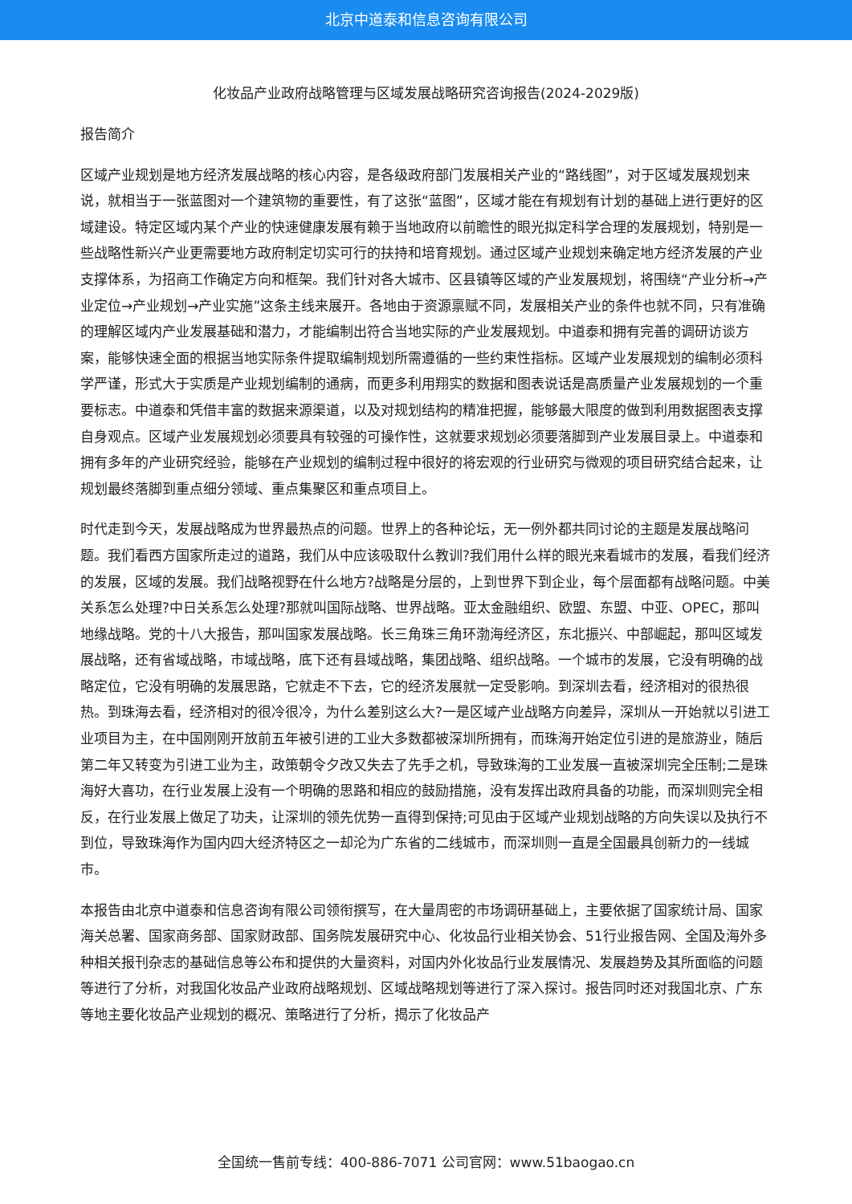北京中道泰和信息咨询有限公司
化妆品产业政府战略管理与区域发展战略研究咨询报告(2024-2029版)
报告简介
区域产业规划是地方经济发展战略的核心内容，是各级政府部门发展相关产业的“路线图”，对于区域发展规划来说，就相当于一张蓝图对一个建筑物的重要性，有了这张“蓝图”，区域才能在有规划有计划的基础上进行更好的区域建设。特定区域内某个产业的快速健康发展有赖于当地政府以前瞻性的眼光拟定科学合理的发展规划，特别是一些战略性新兴产业更需要地方政府制定切实可行的扶持和培育规划。通过区域产业规划来确定地方经济发展的产业支撑体系，为招商工作确定方向和框架。我们针对各大城市、区县镇等区域的产业发展规划，将围绕“产业分析→产业定位→产业规划→产业实施”这条主线来展开。各地由于资源禀赋不同，发展相关产业的条件也就不同，只有准确的理解区域内产业发展基础和潜力，才能编制出符合当地实际的产业发展规划。中道泰和拥有完善的调研访谈方案，能够快速全面的根据当地实际条件提取编制规划所需遵循的一些约束性指标。区域产业发展规划的编制必须科学严谨，形式大于实质是产业规划编制的通病，而更多利用翔实的数据和图表说话是高质量产业发展规划的一个重要标志。中道泰和凭借丰富的数据来源渠道，以及对规划结构的精准把握，能够最大限度的做到利用数据图表支撑自身观点。区域产业发展规划必须要具有较强的可操作性，这就要求规划必须要落脚到产业发展目录上。中道泰和拥有多年的产业研究经验，能够在产业规划的编制过程中很好的将宏观的行业研究与微观的项目研究结合起来，让规划最终落脚到重点细分领域、重点集聚区和重点项目上。
时代走到今天，发展战略成为世界最热点的问题。世界上的各种论坛，无一例外都共同讨论的主题是发展战略问题。我们看西方国家所走过的道路，我们从中应该吸取什么教训?我们用什么样的眼光来看城市的发展，看我们经济的发展，区域的发展。我们战略视野在什么地方?战略是分层的，上到世界下到企业，每个层面都有战略问题。中美关系怎么处理?中日关系怎么处理?那就叫国际战略、世界战略。亚太金融组织、欧盟、东盟、中亚、OPEC，那叫地缘战略。党的十八大报告，那叫国家发展战略。长三角珠三角环渤海经济区，东北振兴、中部崛起，那叫区域发展战略，还有省域战略，市域战略，底下还有县域战略，集团战略、组织战略。一个城市的发展，它没有明确的战略定位，它没有明确的发展思路，它就走不下去，它的经济发展就一定受影响。到深圳去看，经济相对的很热很热。到珠海去看，经济相对的很冷很冷，为什么差别这么大?一是区域产业战略方向差异，深圳从一开始就以引进工业项目为主，在中国刚刚开放前五年被引进的工业大多数都被深圳所拥有，而珠海开始定位引进的是旅游业，随后第二年又转变为引进工业为主，政策朝令夕改又失去了先手之机，导致珠海的工业发展一直被深圳完全压制;二是珠海好大喜功，在行业发展上没有一个明确的思路和相应的鼓励措施，没有发挥出政府具备的功能，而深圳则完全相反，在行业发展上做足了功夫，让深圳的领先优势一直得到保持;可见由于区域产业规划战略的方向失误以及执行不到位，导致珠海作为国内四大经济特区之一却沦为广东省的二线城市，而深圳则一直是全国最具创新力的一线城市。
本报告由北京中道泰和信息咨询有限公司领衔撰写，在大量周密的市场调研基础上，主要依据了国家统计局、国家海关总署、国家商务部、国家财政部、国务院发展研究中心、化妆品行业相关协会、51行业报告网、全国及海外多种相关报刊杂志的基础信息等公布和提供的大量资料，对国内外化妆品行业发展情况、发展趋势及其所面临的问题等进行了分析，对我国化妆品产业政府战略规划、区域战略规划等进行了深入探讨。报告同时还对我国北京、广东等地主要化妆品产业规划的概况、策略进行了分析，揭示了化妆品产
全国统一售前专线：400-886-7071 公司官网：www.51baogao.cn